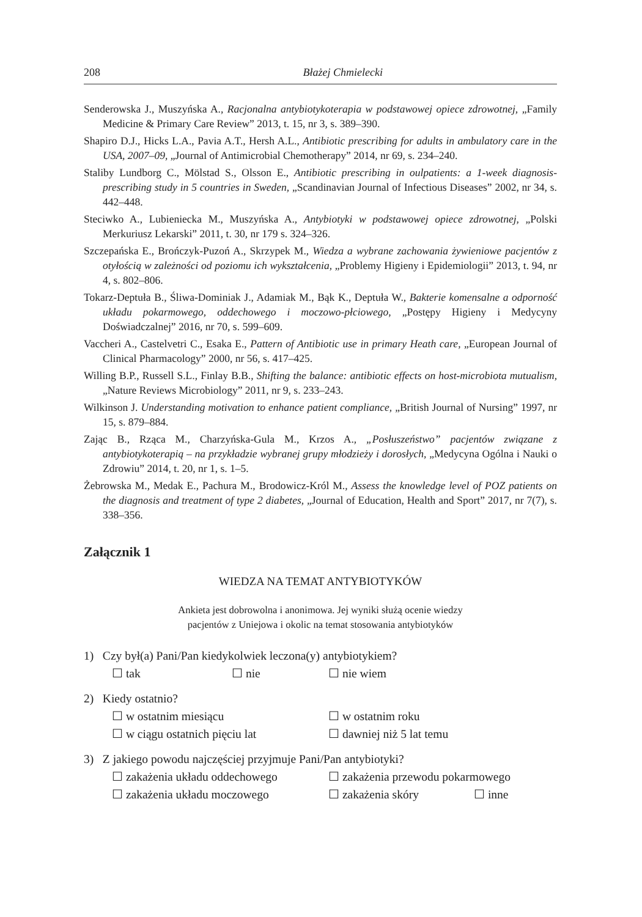208 Błażej Chmielecki
Senderowska J., Muszyńska A., Racjonalna antybiotykoterapia w podstawowej opiece zdrowotnej, „Family Medicine & Primary Care Review” 2013, t. 15, nr 3, s. 389–390.
Shapiro D.J., Hicks L.A., Pavia A.T., Hersh A.L., Antibiotic prescribing for adults in ambulatory care in the USA, 2007–09, „Journal of Antimicrobial Chemotherapy” 2014, nr 69, s. 234–240.
Staliby Lundborg C., Mölstad S., Olsson E., Antibiotic prescribing in oulpatients: a 1-week diagnosis-prescribing study in 5 countries in Sweden, „Scandinavian Journal of Infectious Diseases” 2002, nr 34, s. 442–448.
Steciwko A., Lubieniecka M., Muszyńska A., Antybiotyki w podstawowej opiece zdrowotnej, „Polski Merkuriusz Lekarski” 2011, t. 30, nr 179 s. 324–326.
Szczepańska E., Brończyk-Puzoń A., Skrzypek M., Wiedza a wybrane zachowania żywieniowe pacjentów z otyłością w zależności od poziomu ich wykształcenia, „Problemy Higieny i Epidemiologii” 2013, t. 94, nr 4, s. 802–806.
Tokarz-Deptuła B., Śliwa-Dominiak J., Adamiak M., Bąk K., Deptuła W., Bakterie komensalne a odporność układu pokarmowego, oddechowego i moczowo-płciowego, „Postępy Higieny i Medycyny Doświadczalnej” 2016, nr 70, s. 599–609.
Vaccheri A., Castelvetri C., Esaka E., Pattern of Antibiotic use in primary Heath care, „European Journal of Clinical Pharmacology” 2000, nr 56, s. 417–425.
Willing B.P., Russell S.L., Finlay B.B., Shifting the balance: antibiotic effects on host-microbiota mutualism, „Nature Reviews Microbiology” 2011, nr 9, s. 233–243.
Wilkinson J. Understanding motivation to enhance patient compliance, „British Journal of Nursing” 1997, nr 15, s. 879–884.
Zając B., Rząca M., Charzyńska-Gula M., Krzos A., „Posłuszeństwo” pacjentów związane z antybiotykoterapią – na przykładzie wybranej grupy młodzieży i dorosłych, „Medycyna Ogólna i Nauki o Zdrowiu” 2014, t. 20, nr 1, s. 1–5.
Żebrowska M., Medak E., Pachura M., Brodowicz-Król M., Assess the knowledge level of POZ patients on the diagnosis and treatment of type 2 diabetes, „Journal of Education, Health and Sport” 2017, nr 7(7), s. 338–356.
Załącznik 1
WIEDZA NA TEMAT ANTYBIOTYKÓW
Ankieta jest dobrowolna i anonimowa. Jej wyniki służą ocenie wiedzy
pacjentów z Uniejowa i okolic na temat stosowania antybiotyków
1) Czy był(a) Pani/Pan kiedykolwiek leczona(y) antybiotykiem?
☐ tak ☐ nie ☐ nie wiem
2) Kiedy ostatnio?
☐ w ostatnim miesiącu ☐ w ostatnim roku
☐ w ciągu ostatnich pięciu lat ☐ dawniej niż 5 lat temu
3) Z jakiego powodu najczęściej przyjmuje Pani/Pan antybiotyki?
☐ zakażenia układu oddechowego ☐ zakażenia przewodu pokarmowego
☐ zakażenia układu moczowego ☐ zakażenia skóry ☐ inne